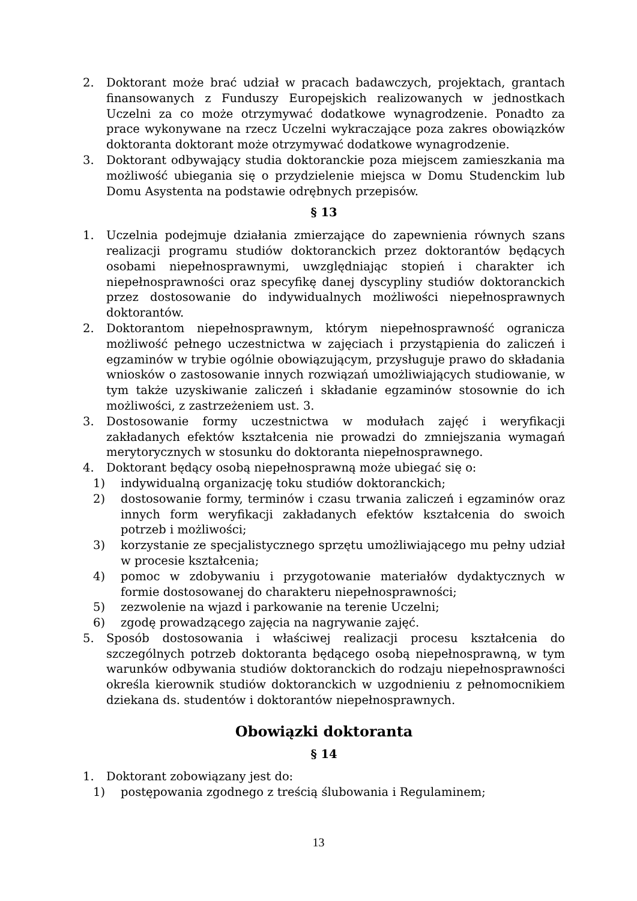2. Doktorant może brać udział w pracach badawczych, projektach, grantach finansowanych z Funduszy Europejskich realizowanych w jednostkach Uczelni za co może otrzymywać dodatkowe wynagrodzenie. Ponadto za prace wykonywane na rzecz Uczelni wykraczające poza zakres obowiązków doktoranta doktorant może otrzymywać dodatkowe wynagrodzenie.
3. Doktorant odbywający studia doktoranckie poza miejscem zamieszkania ma możliwość ubiegania się o przydzielenie miejsca w Domu Studenckim lub Domu Asystenta na podstawie odrębnych przepisów.
§ 13
1. Uczelnia podejmuje działania zmierzające do zapewnienia równych szans realizacji programu studiów doktoranckich przez doktorantów będących osobami niepełnosprawnymi, uwzględniając stopień i charakter ich niepełnosprawności oraz specyfikę danej dyscypliny studiów doktoranckich przez dostosowanie do indywidualnych możliwości niepełnosprawnych doktorantów.
2. Doktorantom niepełnosprawnym, którym niepełnosprawność ogranicza możliwość pełnego uczestnictwa w zajęciach i przystąpienia do zaliczeń i egzaminów w trybie ogólnie obowiązującym, przysługuje prawo do składania wniosków o zastosowanie innych rozwiązań umożliwiających studiowanie, w tym także uzyskiwanie zaliczeń i składanie egzaminów stosownie do ich możliwości, z zastrzeżeniem ust. 3.
3. Dostosowanie formy uczestnictwa w modułach zajęć i weryfikacji zakładanych efektów kształcenia nie prowadzi do zmniejszania wymagań merytorycznych w stosunku do doktoranta niepełnosprawnego.
4. Doktorant będący osobą niepełnosprawną może ubiegać się o:
1) indywidualną organizację toku studiów doktoranckich;
2) dostosowanie formy, terminów i czasu trwania zaliczeń i egzaminów oraz innych form weryfikacji zakładanych efektów kształcenia do swoich potrzeb i możliwości;
3) korzystanie ze specjalistycznego sprzętu umożliwiającego mu pełny udział w procesie kształcenia;
4) pomoc w zdobywaniu i przygotowanie materiałów dydaktycznych w formie dostosowanej do charakteru niepełnosprawności;
5) zezwolenie na wjazd i parkowanie na terenie Uczelni;
6) zgodę prowadzącego zajęcia na nagrywanie zajęć.
5. Sposób dostosowania i właściwej realizacji procesu kształcenia do szczególnych potrzeb doktoranta będącego osobą niepełnosprawną, w tym warunków odbywania studiów doktoranckich do rodzaju niepełnosprawności określa kierownik studiów doktoranckich w uzgodnieniu z pełnomocnikiem dziekana ds. studentów i doktorantów niepełnosprawnych.
Obowiązki doktoranta
§ 14
1. Doktorant zobowiązany jest do:
1) postępowania zgodnego z treścią ślubowania i Regulaminem;
13